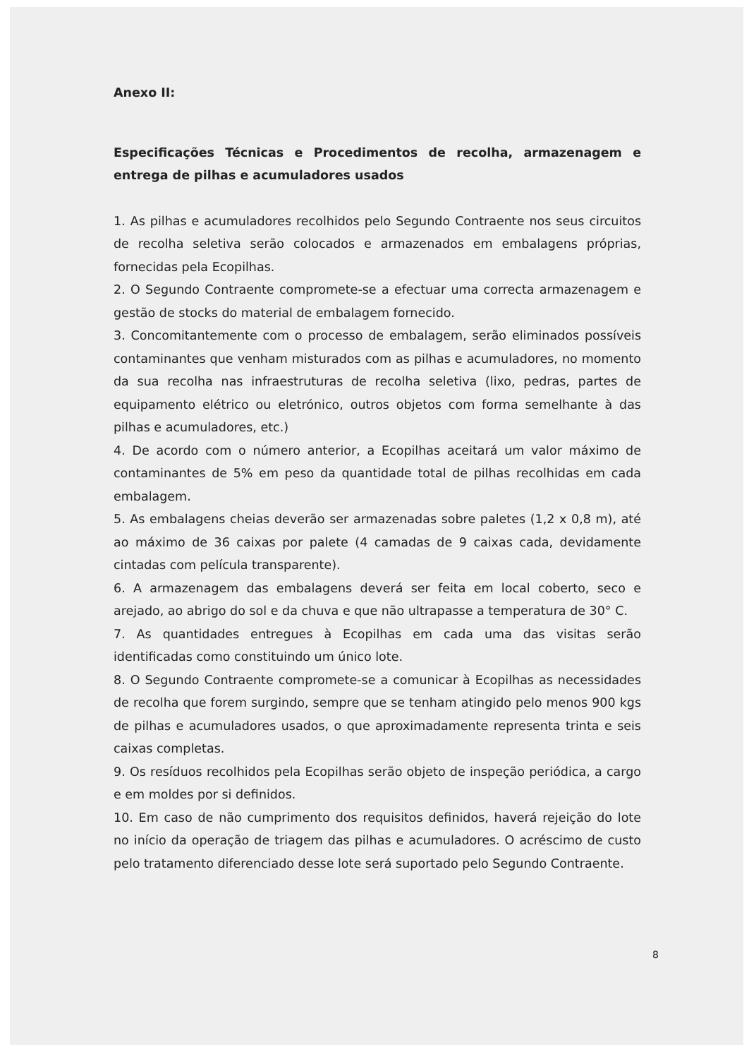Anexo II:
Especificações Técnicas e Procedimentos de recolha, armazenagem e entrega de pilhas e acumuladores usados
1. As pilhas e acumuladores recolhidos pelo Segundo Contraente nos seus circuitos de recolha seletiva serão colocados e armazenados em embalagens próprias, fornecidas pela Ecopilhas.
2. O Segundo Contraente compromete-se a efectuar uma correcta armazenagem e gestão de stocks do material de embalagem fornecido.
3. Concomitantemente com o processo de embalagem, serão eliminados possíveis contaminantes que venham misturados com as pilhas e acumuladores, no momento da sua recolha nas infraestruturas de recolha seletiva (lixo, pedras, partes de equipamento elétrico ou eletrónico, outros objetos com forma semelhante à das pilhas e acumuladores, etc.)
4. De acordo com o número anterior, a Ecopilhas aceitará um valor máximo de contaminantes de 5% em peso da quantidade total de pilhas recolhidas em cada embalagem.
5. As embalagens cheias deverão ser armazenadas sobre paletes (1,2 x 0,8 m), até ao máximo de 36 caixas por palete (4 camadas de 9 caixas cada, devidamente cintadas com película transparente).
6. A armazenagem das embalagens deverá ser feita em local coberto, seco e arejado, ao abrigo do sol e da chuva e que não ultrapasse a temperatura de 30° C.
7. As quantidades entregues à Ecopilhas em cada uma das visitas serão identificadas como constituindo um único lote.
8. O Segundo Contraente compromete-se a comunicar à Ecopilhas as necessidades de recolha que forem surgindo, sempre que se tenham atingido pelo menos 900 kgs de pilhas e acumuladores usados, o que aproximadamente representa trinta e seis caixas completas.
9. Os resíduos recolhidos pela Ecopilhas serão objeto de inspeção periódica, a cargo e em moldes por si definidos.
10. Em caso de não cumprimento dos requisitos definidos, haverá rejeição do lote no início da operação de triagem das pilhas e acumuladores. O acréscimo de custo pelo tratamento diferenciado desse lote será suportado pelo Segundo Contraente.
8